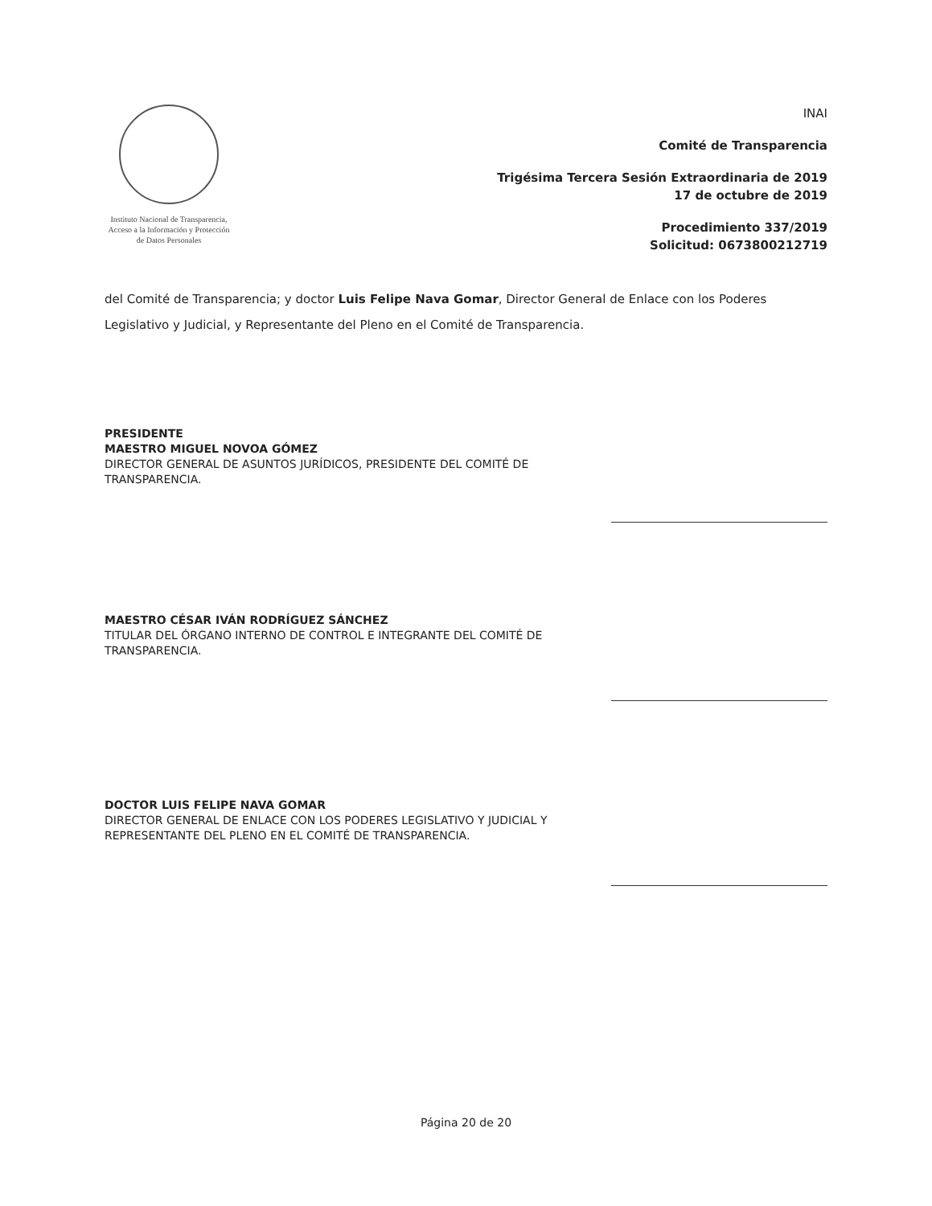Instituto Nacional de Transparencia, Acceso a la Información y Protección de Datos Personales
INAI
Comité de Transparencia
Trigésima Tercera Sesión Extraordinaria de 2019
17 de octubre de 2019
Procedimiento 337/2019
Solicitud: 0673800212719
del Comité de Transparencia; y doctor Luis Felipe Nava Gomar, Director General de Enlace con los Poderes Legislativo y Judicial, y Representante del Pleno en el Comité de Transparencia.
PRESIDENTE
MAESTRO MIGUEL NOVOA GÓMEZ
DIRECTOR GENERAL DE ASUNTOS JURÍDICOS, PRESIDENTE DEL COMITÉ DE TRANSPARENCIA.
MAESTRO CÉSAR IVÁN RODRÍGUEZ SÁNCHEZ
TITULAR DEL ÓRGANO INTERNO DE CONTROL E INTEGRANTE DEL COMITÉ DE TRANSPARENCIA.
DOCTOR LUIS FELIPE NAVA GOMAR
DIRECTOR GENERAL DE ENLACE CON LOS PODERES LEGISLATIVO Y JUDICIAL Y REPRESENTANTE DEL PLENO EN EL COMITÉ DE TRANSPARENCIA.
Página 20 de 20